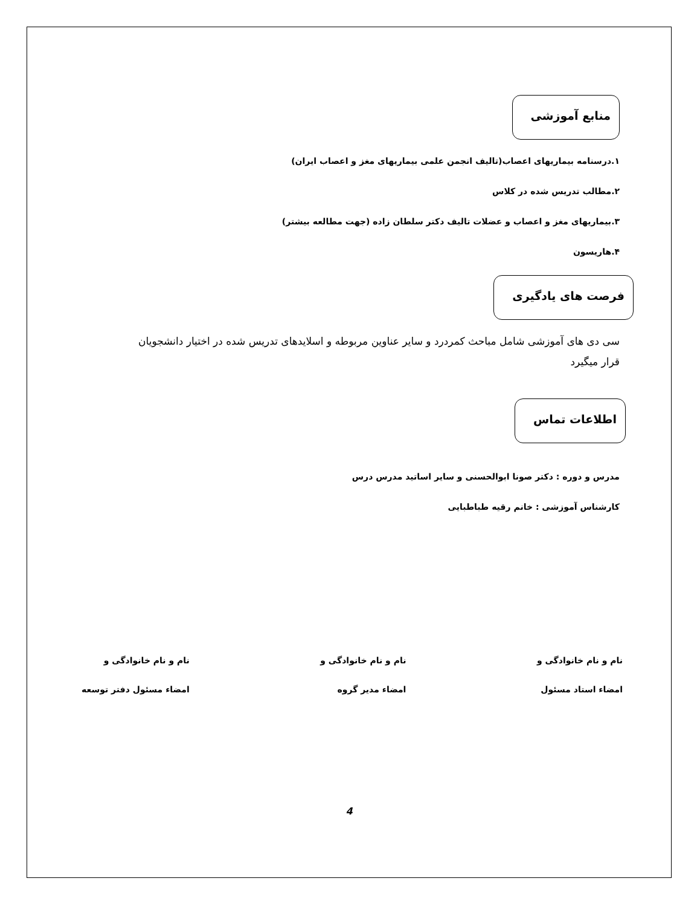منابع آموزشی
۱.درسنامه بیماریهای اعصاب(تالیف انجمن علمی بیماریهای مغز و اعصاب ایران)
۲.مطالب تدریس شده در کلاس
۳.بیماریهای مغز و اعصاب و عضلات تالیف دکتر سلطان زاده (جهت مطالعه بیشتر)
۴.هاریسون
فرصت های یادگیری
سی دی های آموزشی شامل مباحث کمردرد و سایر عناوین مربوطه و اسلایدهای تدریس شده در اختیار دانشجویان قرار میگیرد
اطلاعات تماس
مدرس و دوره : دکتر صونا ابوالحسنی و سایر اساتید مدرس درس
کارشناس آموزشی : خانم رقیه طباطبایی
نام و نام خانوادگی و
امضاء استاد مسئول
نام و نام خانوادگی و
امضاء مدیر گروه
نام و نام خانوادگی و
امضاء مسئول دفتر توسعه
4